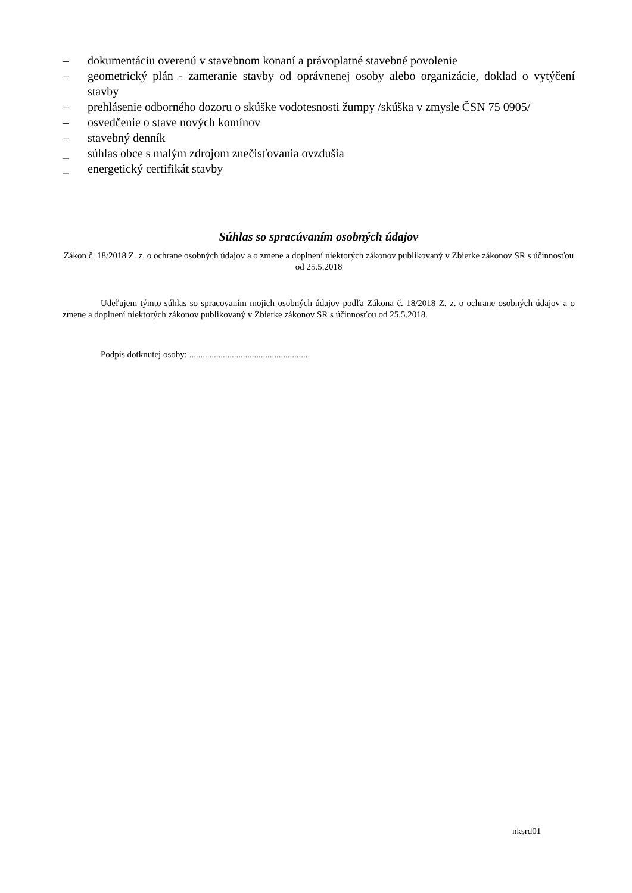– dokumentáciu overenú v stavebnom konaní a právoplatné stavebné povolenie
– geometrický plán - zameranie stavby od oprávnenej osoby alebo organizácie, doklad o vytýčení stavby
– prehlásenie odborného dozoru o skúške vodotesnosti žumpy /skúška v zmysle ČSN 75 0905/
– osvedčenie o stave nových komínov
– stavebný denník
_ súhlas obce s malým zdrojom znečisťovania ovzdušia
_ energetický certifikát stavby
Súhlas so spracúvaním osobných údajov
Zákon č. 18/2018 Z. z. o ochrane osobných údajov a o zmene a doplnení niektorých zákonov publikovaný v Zbierke zákonov SR s účinnosťou od 25.5.2018
Udeľujem týmto súhlas so spracovaním mojich osobných údajov podľa Zákona č. 18/2018 Z. z. o ochrane osobných údajov a o zmene a doplnení niektorých zákonov publikovaný v Zbierke zákonov SR s účinnosťou od 25.5.2018.
Podpis dotknutej osoby: ......................................................
nksrd01